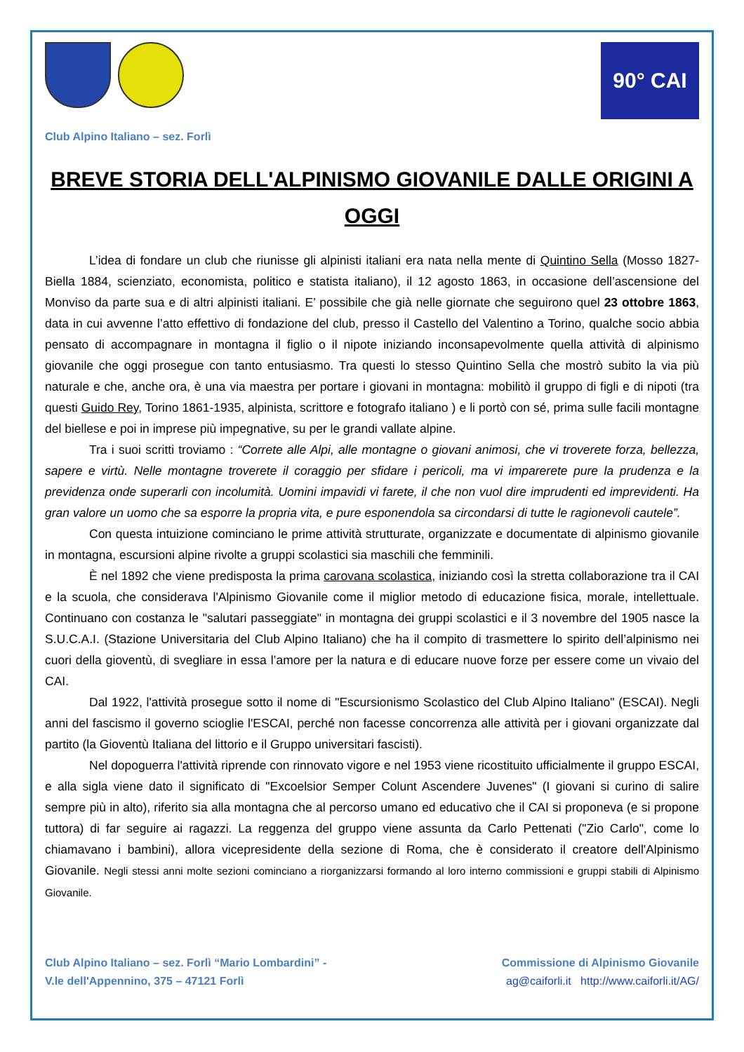90° CAI
Club Alpino Italiano – sez. Forlì
BREVE STORIA DELL'ALPINISMO GIOVANILE DALLE ORIGINI A OGGI
L’idea di fondare un club che riunisse gli alpinisti italiani era nata nella mente di Quintino Sella (Mosso 1827- Biella 1884, scienziato, economista, politico e statista italiano), il 12 agosto 1863, in occasione dell’ascensione del Monviso da parte sua e di altri alpinisti italiani. E’ possibile che già nelle giornate che seguirono quel 23 ottobre 1863, data in cui avvenne l’atto effettivo di fondazione del club, presso il Castello del Valentino a Torino, qualche socio abbia pensato di accompagnare in montagna il figlio o il nipote iniziando inconsapevolmente quella attività di alpinismo giovanile che oggi prosegue con tanto entusiasmo. Tra questi lo stesso Quintino Sella che mostrò subito la via più naturale e che, anche ora, è una via maestra per portare i giovani in montagna: mobilitò il gruppo di figli e di nipoti (tra questi Guido Rey, Torino 1861-1935, alpinista, scrittore e fotografo italiano ) e li portò con sé, prima sulle facili montagne del biellese e poi in imprese più impegnative, su per le grandi vallate alpine.
Tra i suoi scritti troviamo : “Correte alle Alpi, alle montagne o giovani animosi, che vi troverete forza, bellezza, sapere e virtù. Nelle montagne troverete il coraggio per sfidare i pericoli, ma vi imparerete pure la prudenza e la previdenza onde superarli con incolumità. Uomini impavidi vi farete, il che non vuol dire imprudenti ed imprevidenti. Ha gran valore un uomo che sa esporre la propria vita, e pure esponendola sa circondarsi di tutte le ragionevoli cautele”.
Con questa intuizione cominciano le prime attività strutturate, organizzate e documentate di alpinismo giovanile in montagna, escursioni alpine rivolte a gruppi scolastici sia maschili che femminili.
È nel 1892 che viene predisposta la prima carovana scolastica, iniziando così la stretta collaborazione tra il CAI e la scuola, che considerava l'Alpinismo Giovanile come il miglior metodo di educazione fisica, morale, intellettuale. Continuano con costanza le "salutari passeggiate" in montagna dei gruppi scolastici e il 3 novembre del 1905 nasce la S.U.C.A.I. (Stazione Universitaria del Club Alpino Italiano) che ha il compito di trasmettere lo spirito dell’alpinismo nei cuori della gioventù, di svegliare in essa l’amore per la natura e di educare nuove forze per essere come un vivaio del CAI.
Dal 1922, l'attività prosegue sotto il nome di "Escursionismo Scolastico del Club Alpino Italiano" (ESCAI). Negli anni del fascismo il governo scioglie l'ESCAI, perché non facesse concorrenza alle attività per i giovani organizzate dal partito (la Gioventù Italiana del littorio e il Gruppo universitari fascisti).
Nel dopoguerra l'attività riprende con rinnovato vigore e nel 1953 viene ricostituito ufficialmente il gruppo ESCAI, e alla sigla viene dato il significato di "Excoelsior Semper Colunt Ascendere Juvenes" (I giovani si curino di salire sempre più in alto), riferito sia alla montagna che al percorso umano ed educativo che il CAI si proponeva (e si propone tuttora) di far seguire ai ragazzi. La reggenza del gruppo viene assunta da Carlo Pettenati ("Zio Carlo", come lo chiamavano i bambini), allora vicepresidente della sezione di Roma, che è considerato il creatore dell'Alpinismo Giovanile. Negli stessi anni molte sezioni cominciano a riorganizzarsi formando al loro interno commissioni e gruppi stabili di Alpinismo Giovanile.
Club Alpino Italiano – sez. Forlì “Mario Lombardini” -
V.le dell'Appennino, 375 – 47121 Forlì
Commissione di Alpinismo Giovanile
ag@caiforli.it http://www.caiforli.it/AG/